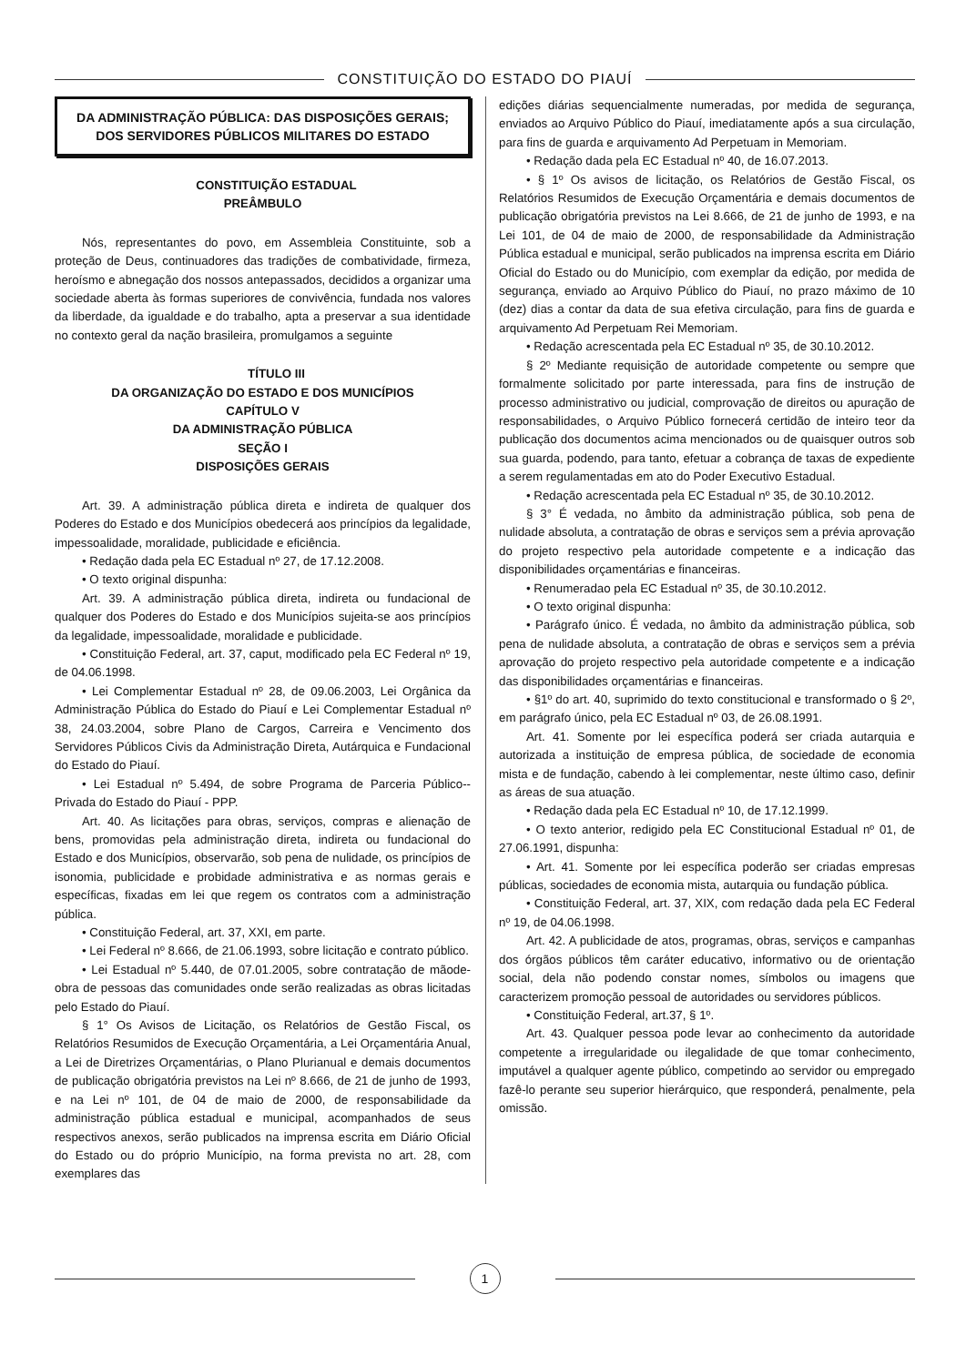CONSTITUIÇÃO DO ESTADO DO PIAUÍ
DA ADMINISTRAÇÃO PÚBLICA: DAS DISPOSIÇÕES GERAIS; DOS SERVIDORES PÚBLICOS MILITARES DO ESTADO
CONSTITUIÇÃO ESTADUAL
PREÂMBULO
Nós, representantes do povo, em Assembleia Constituinte, sob a proteção de Deus, continuadores das tradições de combatividade, firmeza, heroísmo e abnegação dos nossos antepassados, decididos a organizar uma sociedade aberta às formas superiores de convivência, fundada nos valores da liberdade, da igualdade e do trabalho, apta a preservar a sua identidade no contexto geral da nação brasileira, promulgamos a seguinte
TÍTULO III
DA ORGANIZAÇÃO DO ESTADO E DOS MUNICÍPIOS
CAPÍTULO V
DA ADMINISTRAÇÃO PÚBLICA
SEÇÃO I
DISPOSIÇÕES GERAIS
Art. 39. A administração pública direta e indireta de qualquer dos Poderes do Estado e dos Municípios obedecerá aos princípios da legalidade, impessoalidade, moralidade, publicidade e eficiência.
• Redação dada pela EC Estadual nº 27, de 17.12.2008.
• O texto original dispunha:
Art. 39. A administração pública direta, indireta ou fundacional de qualquer dos Poderes do Estado e dos Municípios sujeita-se aos princípios da legalidade, impessoalidade, moralidade e publicidade.
• Constituição Federal, art. 37, caput, modificado pela EC Federal nº 19, de 04.06.1998.
• Lei Complementar Estadual nº 28, de 09.06.2003, Lei Orgânica da Administração Pública do Estado do Piauí e Lei Complementar Estadual nº 38, 24.03.2004, sobre Plano de Cargos, Carreira e Vencimento dos Servidores Públicos Civis da Administração Direta, Autárquica e Fundacional do Estado do Piauí.
• Lei Estadual nº 5.494, de sobre Programa de Parceria Público--Privada do Estado do Piauí - PPP.
Art. 40. As licitações para obras, serviços, compras e alienação de bens, promovidas pela administração direta, indireta ou fundacional do Estado e dos Municípios, observarão, sob pena de nulidade, os princípios de isonomia, publicidade e probidade administrativa e as normas gerais e específicas, fixadas em lei que regem os contratos com a administração pública.
• Constituição Federal, art. 37, XXI, em parte.
• Lei Federal nº 8.666, de 21.06.1993, sobre licitação e contrato público.
• Lei Estadual nº 5.440, de 07.01.2005, sobre contratação de mãode-obra de pessoas das comunidades onde serão realizadas as obras licitadas pelo Estado do Piauí.
§ 1° Os Avisos de Licitação, os Relatórios de Gestão Fiscal, os Relatórios Resumidos de Execução Orçamentária, a Lei Orçamentária Anual, a Lei de Diretrizes Orçamentárias, o Plano Plurianual e demais documentos de publicação obrigatória previstos na Lei nº 8.666, de 21 de junho de 1993, e na Lei nº 101, de 04 de maio de 2000, de responsabilidade da administração pública estadual e municipal, acompanhados de seus respectivos anexos, serão publicados na imprensa escrita em Diário Oficial do Estado ou do próprio Município, na forma prevista no art. 28, com exemplares das
edições diárias sequencialmente numeradas, por medida de segurança, enviados ao Arquivo Público do Piauí, imediatamente após a sua circulação, para fins de guarda e arquivamento Ad Perpetuam in Memoriam.
• Redação dada pela EC Estadual nº 40, de 16.07.2013.
• § 1º Os avisos de licitação, os Relatórios de Gestão Fiscal, os Relatórios Resumidos de Execução Orçamentária e demais documentos de publicação obrigatória previstos na Lei 8.666, de 21 de junho de 1993, e na Lei 101, de 04 de maio de 2000, de responsabilidade da Administração Pública estadual e municipal, serão publicados na imprensa escrita em Diário Oficial do Estado ou do Município, com exemplar da edição, por medida de segurança, enviado ao Arquivo Público do Piauí, no prazo máximo de 10 (dez) dias a contar da data de sua efetiva circulação, para fins de guarda e arquivamento Ad Perpetuam Rei Memoriam.
• Redação acrescentada pela EC Estadual nº 35, de 30.10.2012.
§ 2º Mediante requisição de autoridade competente ou sempre que formalmente solicitado por parte interessada, para fins de instrução de processo administrativo ou judicial, comprovação de direitos ou apuração de responsabilidades, o Arquivo Público fornecerá certidão de inteiro teor da publicação dos documentos acima mencionados ou de quaisquer outros sob sua guarda, podendo, para tanto, efetuar a cobrança de taxas de expediente a serem regulamentadas em ato do Poder Executivo Estadual.
• Redação acrescentada pela EC Estadual nº 35, de 30.10.2012.
§ 3° É vedada, no âmbito da administração pública, sob pena de nulidade absoluta, a contratação de obras e serviços sem a prévia aprovação do projeto respectivo pela autoridade competente e a indicação das disponibilidades orçamentárias e financeiras.
• Renumeradao pela EC Estadual nº 35, de 30.10.2012.
• O texto original dispunha:
• Parágrafo único. É vedada, no âmbito da administração pública, sob pena de nulidade absoluta, a contratação de obras e serviços sem a prévia aprovação do projeto respectivo pela autoridade competente e a indicação das disponibilidades orçamentárias e financeiras.
• §1º do art. 40, suprimido do texto constitucional e transformado o § 2º, em parágrafo único, pela EC Estadual nº 03, de 26.08.1991.
Art. 41. Somente por lei específica poderá ser criada autarquia e autorizada a instituição de empresa pública, de sociedade de economia mista e de fundação, cabendo à lei complementar, neste último caso, definir as áreas de sua atuação.
• Redação dada pela EC Estadual nº 10, de 17.12.1999.
• O texto anterior, redigido pela EC Constitucional Estadual nº 01, de 27.06.1991, dispunha:
• Art. 41. Somente por lei específica poderão ser criadas empresas públicas, sociedades de economia mista, autarquia ou fundação pública.
• Constituição Federal, art. 37, XIX, com redação dada pela EC Federal nº 19, de 04.06.1998.
Art. 42. A publicidade de atos, programas, obras, serviços e campanhas dos órgãos públicos têm caráter educativo, informativo ou de orientação social, dela não podendo constar nomes, símbolos ou imagens que caracterizem promoção pessoal de autoridades ou servidores públicos.
• Constituição Federal, art.37, § 1º.
Art. 43. Qualquer pessoa pode levar ao conhecimento da autoridade competente a irregularidade ou ilegalidade de que tomar conhecimento, imputável a qualquer agente público, competindo ao servidor ou empregado fazê-lo perante seu superior hierárquico, que responderá, penalmente, pela omissão.
1